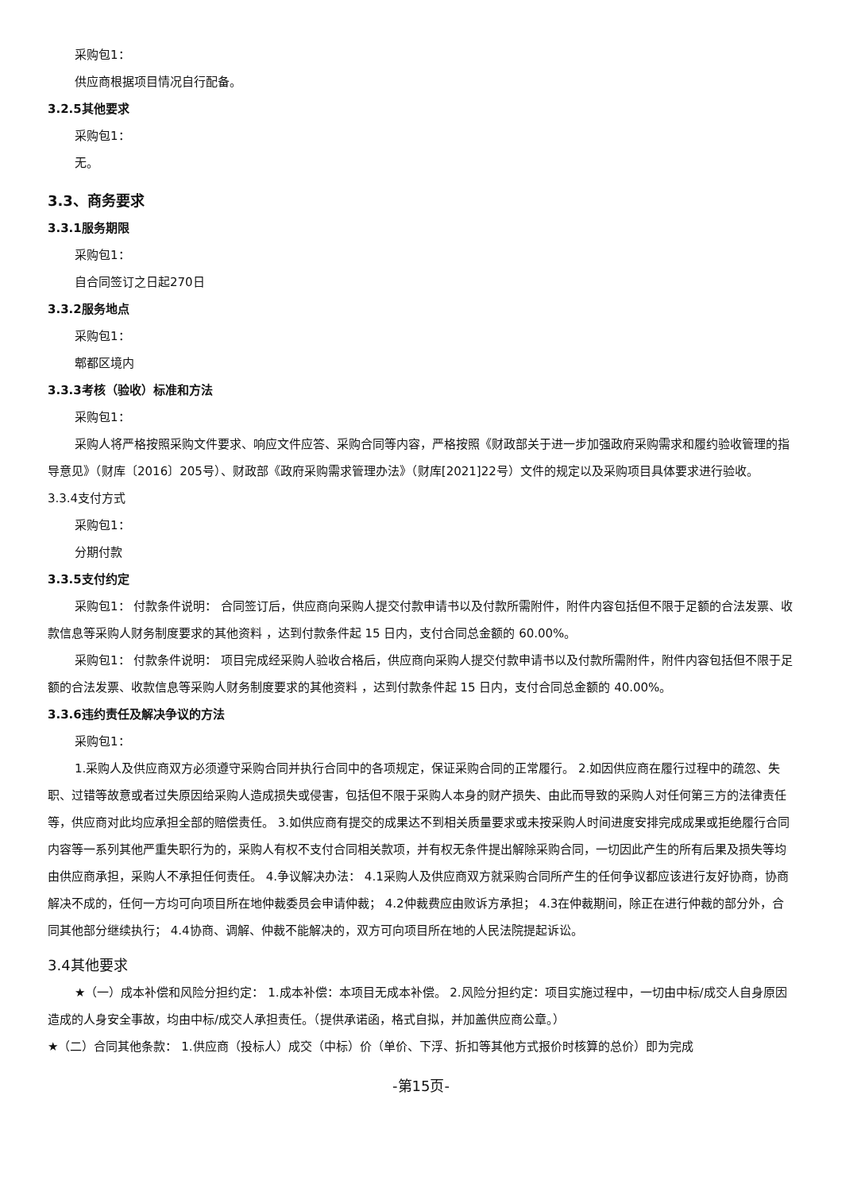采购包1：
供应商根据项目情况自行配备。
3.2.5其他要求
采购包1：
无。
3.3、商务要求
3.3.1服务期限
采购包1：
自合同签订之日起270日
3.3.2服务地点
采购包1：
郫都区境内
3.3.3考核（验收）标准和方法
采购包1：
采购人将严格按照采购文件要求、响应文件应答、采购合同等内容，严格按照《财政部关于进一步加强政府采购需求和履约验收管理的指导意见》（财库〔2016〕205号）、财政部《政府采购需求管理办法》（财库[2021]22号）文件的规定以及采购项目具体要求进行验收。
3.3.4支付方式
采购包1：
分期付款
3.3.5支付约定
采购包1： 付款条件说明： 合同签订后，供应商向采购人提交付款申请书以及付款所需附件，附件内容包括但不限于足额的合法发票、收款信息等采购人财务制度要求的其他资料 ，达到付款条件起 15 日内，支付合同总金额的 60.00%。
采购包1： 付款条件说明： 项目完成经采购人验收合格后，供应商向采购人提交付款申请书以及付款所需附件，附件内容包括但不限于足额的合法发票、收款信息等采购人财务制度要求的其他资料 ，达到付款条件起 15 日内，支付合同总金额的 40.00%。
3.3.6违约责任及解决争议的方法
采购包1：
1.采购人及供应商双方必须遵守采购合同并执行合同中的各项规定，保证采购合同的正常履行。 2.如因供应商在履行过程中的疏忽、失职、过错等故意或者过失原因给采购人造成损失或侵害，包括但不限于采购人本身的财产损失、由此而导致的采购人对任何第三方的法律责任等，供应商对此均应承担全部的赔偿责任。 3.如供应商有提交的成果达不到相关质量要求或未按采购人时间进度安排完成成果或拒绝履行合同内容等一系列其他严重失职行为的，采购人有权不支付合同相关款项，并有权无条件提出解除采购合同，一切因此产生的所有后果及损失等均由供应商承担，采购人不承担任何责任。 4.争议解决办法： 4.1采购人及供应商双方就采购合同所产生的任何争议都应该进行友好协商，协商解决不成的，任何一方均可向项目所在地仲裁委员会申请仲裁； 4.2仲裁费应由败诉方承担； 4.3在仲裁期间，除正在进行仲裁的部分外，合同其他部分继续执行； 4.4协商、调解、仲裁不能解决的，双方可向项目所在地的人民法院提起诉讼。
3.4其他要求
★（一）成本补偿和风险分担约定： 1.成本补偿：本项目无成本补偿。 2.风险分担约定：项目实施过程中，一切由中标/成交人自身原因造成的人身安全事故，均由中标/成交人承担责任。（提供承诺函，格式自拟，并加盖供应商公章。）
★（二）合同其他条款： 1.供应商（投标人）成交（中标）价（单价、下浮、折扣等其他方式报价时核算的总价）即为完成
-第15页-